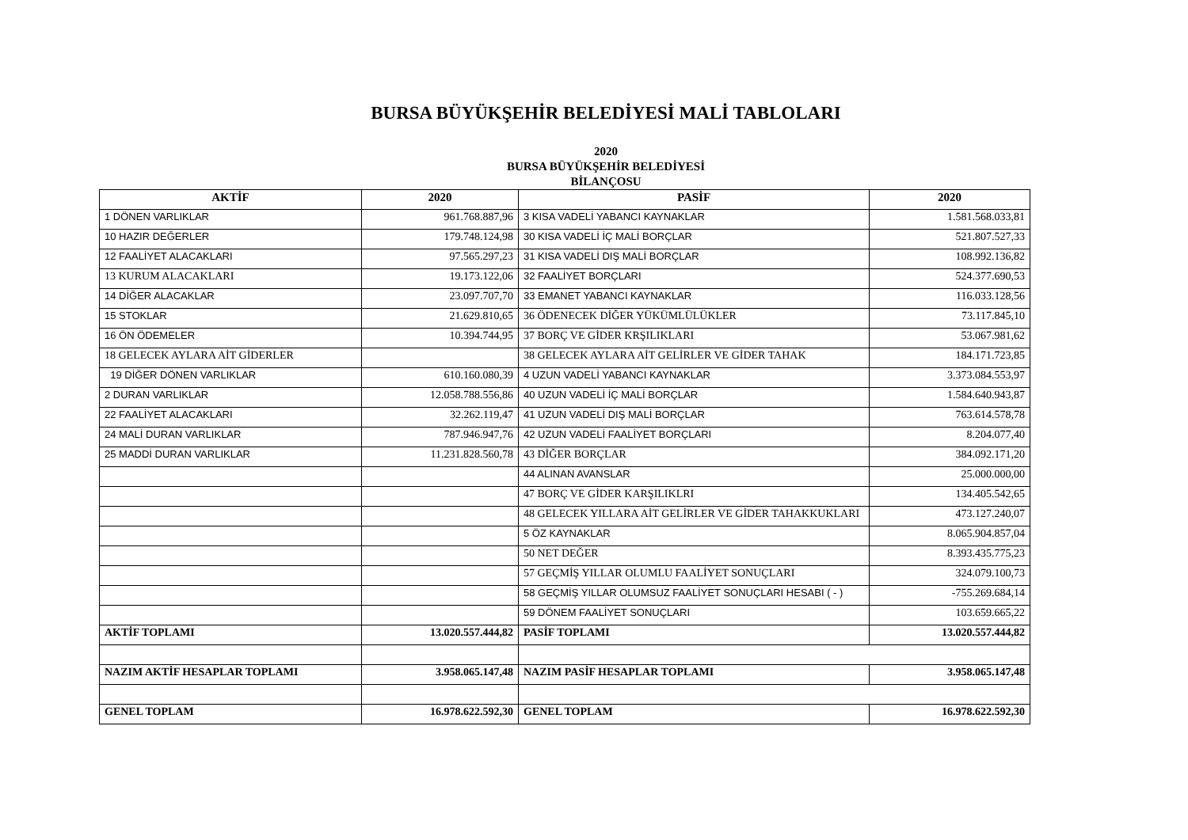BURSA BÜYÜKŞEHİR BELEDİYESİ MALİ TABLOLARI
2020
BURSA BÜYÜKŞEHİR BELEDİYESİ
BİLANÇOSU
| AKTİF | 2020 | PASİF | 2020 |
| --- | --- | --- | --- |
| 1 DÖNEN VARLIKLAR | 961.768.887,96 | 3 KISA VADELİ YABANCI KAYNAKLAR | 1.581.568.033,81 |
| 10 HAZIR DEĞERLER | 179.748.124,98 | 30 KISA VADELİ İÇ MALİ BORÇLAR | 521.807.527,33 |
| 12 FAALİYET ALACAKLARI | 97.565.297,23 | 31 KISA VADELİ DIŞ MALİ BORÇLAR | 108.992.136,82 |
| 13 KURUM ALACAKLARI | 19.173.122,06 | 32 FAALİYET BORÇLARI | 524.377.690,53 |
| 14 DİĞER ALACAKLAR | 23.097.707,70 | 33 EMANET YABANCI KAYNAKLAR | 116.033.128,56 |
| 15 STOKLAR | 21.629.810,65 | 36 ÖDENECEK DİĞER YÜKÜMLÜLÜKLER | 73.117.845,10 |
| 16 ÖN ÖDEMELER | 10.394.744,95 | 37 BORÇ VE GİDER KRŞILIKLARI | 53.067.981,62 |
| 18 GELECEK AYLARA AİT GİDERLER | | 38 GELECEK AYLARA AİT GELİRLER VE GİDER TAHAK | 184.171.723,85 |
| 19 DİĞER DÖNEN VARLIKLAR | 610.160.080,39 | 4 UZUN VADELİ YABANCI KAYNAKLAR | 3.373.084.553,97 |
| 2 DURAN VARLIKLAR | 12.058.788.556,86 | 40 UZUN VADELİ İÇ MALİ BORÇLAR | 1.584.640.943,87 |
| 22 FAALİYET ALACAKLARI | 32.262.119,47 | 41 UZUN VADELİ DIŞ MALİ BORÇLAR | 763.614.578,78 |
| 24 MALİ DURAN VARLIKLAR | 787.946.947,76 | 42 UZUN VADELİ FAALİYET BORÇLARI | 8.204.077,40 |
| 25 MADDİ DURAN VARLIKLAR | 11.231.828.560,78 | 43 DİĞER BORÇLAR | 384.092.171,20 |
| | | 44 ALINAN AVANSLAR | 25.000.000,00 |
| | | 47 BORÇ VE GİDER KARŞILIKLRI | 134.405.542,65 |
| | | 48 GELECEK YILLARA AİT GELİRLER VE GİDER TAHAKKUKLARI | 473.127.240,07 |
| | | 5 ÖZ KAYNAKLAR | 8.065.904.857,04 |
| | | 50 NET DEĞER | 8.393.435.775,23 |
| | | 57 GEÇMİŞ YILLAR OLUMLU FAALİYET SONUÇLARI | 324.079.100,73 |
| | | 58 GEÇMİŞ YILLAR OLUMSUZ FAALİYET SONUÇLARI HESABI ( - ) | -755.269.684,14 |
| | | 59 DÖNEM FAALİYET SONUÇLARI | 103.659.665,22 |
| AKTİF TOPLAMI | 13.020.557.444,82 | PASİF TOPLAMI | 13.020.557.444,82 |
| NAZIM AKTİF HESAPLAR TOPLAMI | 3.958.065.147,48 | NAZIM PASİF HESAPLAR TOPLAMI | 3.958.065.147,48 |
| GENEL TOPLAM | 16.978.622.592,30 | GENEL TOPLAM | 16.978.622.592,30 |